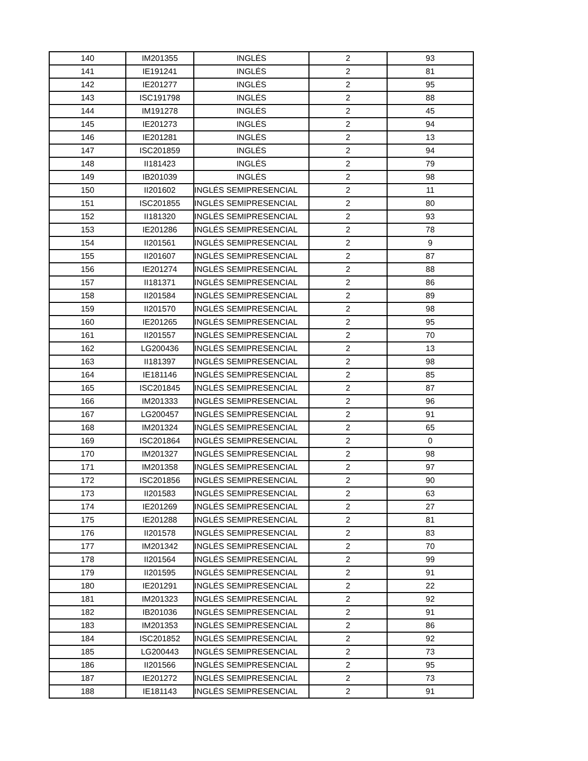| 140 | IM201355 | INGLÉS | 2 | 93 |
| 141 | IE191241 | INGLÉS | 2 | 81 |
| 142 | IE201277 | INGLÉS | 2 | 95 |
| 143 | ISC191798 | INGLÉS | 2 | 88 |
| 144 | IM191278 | INGLÉS | 2 | 45 |
| 145 | IE201273 | INGLÉS | 2 | 94 |
| 146 | IE201281 | INGLÉS | 2 | 13 |
| 147 | ISC201859 | INGLÉS | 2 | 94 |
| 148 | II181423 | INGLÉS | 2 | 79 |
| 149 | IB201039 | INGLÉS | 2 | 98 |
| 150 | II201602 | INGLÉS SEMIPRESENCIAL | 2 | 11 |
| 151 | ISC201855 | INGLÉS SEMIPRESENCIAL | 2 | 80 |
| 152 | II181320 | INGLÉS SEMIPRESENCIAL | 2 | 93 |
| 153 | IE201286 | INGLÉS SEMIPRESENCIAL | 2 | 78 |
| 154 | II201561 | INGLÉS SEMIPRESENCIAL | 2 | 9 |
| 155 | II201607 | INGLÉS SEMIPRESENCIAL | 2 | 87 |
| 156 | IE201274 | INGLÉS SEMIPRESENCIAL | 2 | 88 |
| 157 | II181371 | INGLÉS SEMIPRESENCIAL | 2 | 86 |
| 158 | II201584 | INGLÉS SEMIPRESENCIAL | 2 | 89 |
| 159 | II201570 | INGLÉS SEMIPRESENCIAL | 2 | 98 |
| 160 | IE201265 | INGLÉS SEMIPRESENCIAL | 2 | 95 |
| 161 | II201557 | INGLÉS SEMIPRESENCIAL | 2 | 70 |
| 162 | LG200436 | INGLÉS SEMIPRESENCIAL | 2 | 13 |
| 163 | II181397 | INGLÉS SEMIPRESENCIAL | 2 | 98 |
| 164 | IE181146 | INGLÉS SEMIPRESENCIAL | 2 | 85 |
| 165 | ISC201845 | INGLÉS SEMIPRESENCIAL | 2 | 87 |
| 166 | IM201333 | INGLÉS SEMIPRESENCIAL | 2 | 96 |
| 167 | LG200457 | INGLÉS SEMIPRESENCIAL | 2 | 91 |
| 168 | IM201324 | INGLÉS SEMIPRESENCIAL | 2 | 65 |
| 169 | ISC201864 | INGLÉS SEMIPRESENCIAL | 2 | 0 |
| 170 | IM201327 | INGLÉS SEMIPRESENCIAL | 2 | 98 |
| 171 | IM201358 | INGLÉS SEMIPRESENCIAL | 2 | 97 |
| 172 | ISC201856 | INGLÉS SEMIPRESENCIAL | 2 | 90 |
| 173 | II201583 | INGLÉS SEMIPRESENCIAL | 2 | 63 |
| 174 | IE201269 | INGLÉS SEMIPRESENCIAL | 2 | 27 |
| 175 | IE201288 | INGLÉS SEMIPRESENCIAL | 2 | 81 |
| 176 | II201578 | INGLÉS SEMIPRESENCIAL | 2 | 83 |
| 177 | IM201342 | INGLÉS SEMIPRESENCIAL | 2 | 70 |
| 178 | II201564 | INGLÉS SEMIPRESENCIAL | 2 | 99 |
| 179 | II201595 | INGLÉS SEMIPRESENCIAL | 2 | 91 |
| 180 | IE201291 | INGLÉS SEMIPRESENCIAL | 2 | 22 |
| 181 | IM201323 | INGLÉS SEMIPRESENCIAL | 2 | 92 |
| 182 | IB201036 | INGLÉS SEMIPRESENCIAL | 2 | 91 |
| 183 | IM201353 | INGLÉS SEMIPRESENCIAL | 2 | 86 |
| 184 | ISC201852 | INGLÉS SEMIPRESENCIAL | 2 | 92 |
| 185 | LG200443 | INGLÉS SEMIPRESENCIAL | 2 | 73 |
| 186 | II201566 | INGLÉS SEMIPRESENCIAL | 2 | 95 |
| 187 | IE201272 | INGLÉS SEMIPRESENCIAL | 2 | 73 |
| 188 | IE181143 | INGLÉS SEMIPRESENCIAL | 2 | 91 |